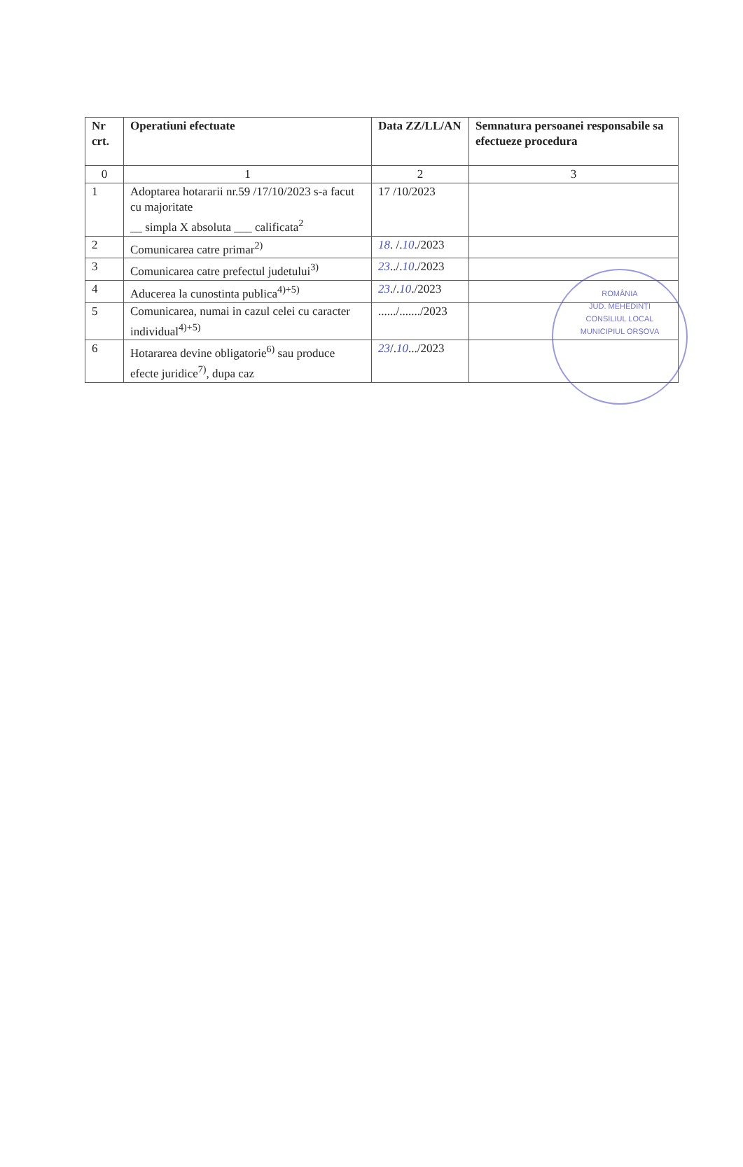| Nr crt. | Operatiuni efectuate | Data ZZ/LL/AN | Semnatura persoanei responsabile sa efectueze procedura |
| --- | --- | --- | --- |
| 0 | 1 | 2 | 3 |
| 1 | Adoptarea hotararii nr.59 /17/10/2023 s-a facut cu majoritate __ simpla X absoluta ___ calificata<sup>2</sup> | 17 /10/2023 | |
| 2 | Comunicarea catre primar<sup>2)</sup> | 18 . /. 10 ./2023 | |
| 3 | Comunicarea catre prefectul judetului<sup>3)</sup> | 23 ../. 10 ./2023 | |
| 4 | Aducerea la cunostinta publica<sup>4)+5)</sup> | 23 ./. 10 ./2023 | |
| 5 | Comunicarea, numai in cazul celei cu caracter individual<sup>4)+5)</sup> | ....../......./2023 | |
| 6 | Hotararea devine obligatorie<sup>6)</sup> sau produce efecte juridice<sup>7)</sup>, dupa caz | 23 /. 10 .../2023 | |
ROMÂNIA
JUD. MEHEDINȚI
CONSILIUL LOCAL
MUNICIPIUL ORȘOVA